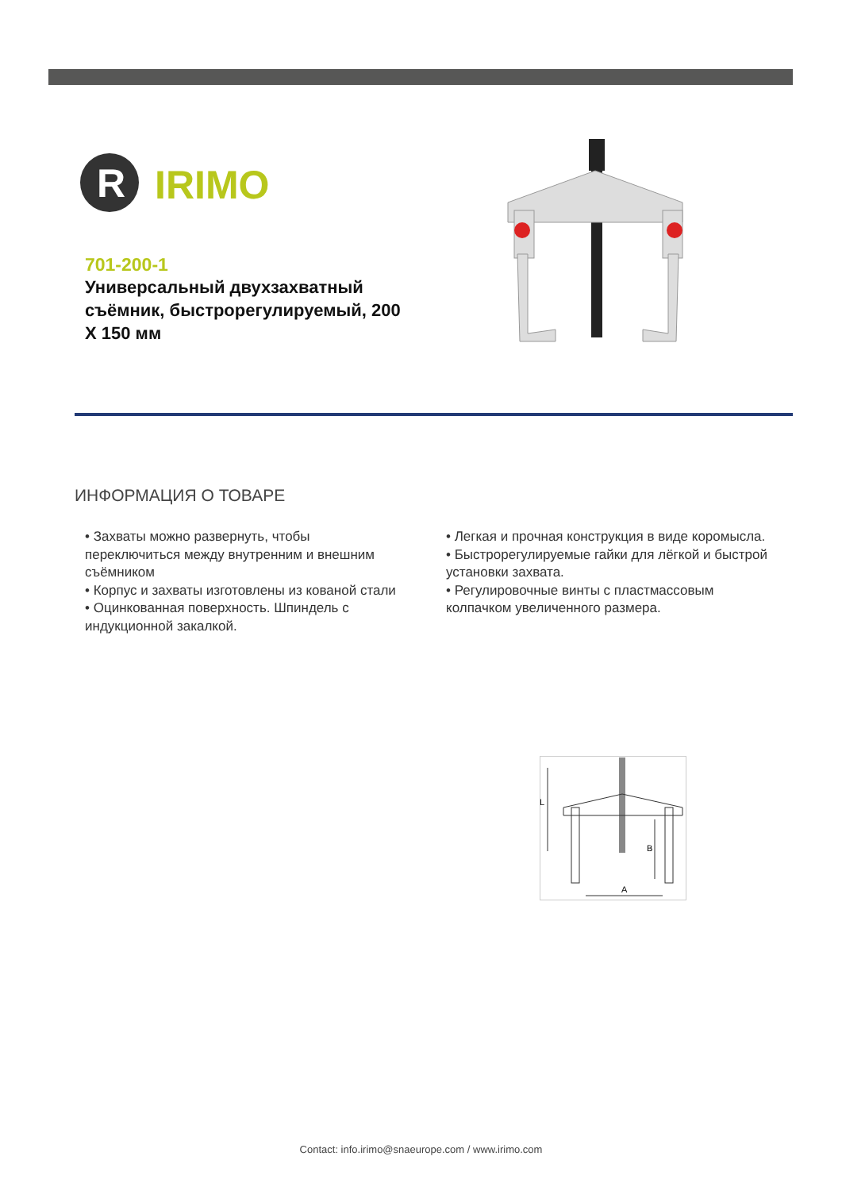R
IRIMO
701-200-1
Универсальный двухзахватный съёмник, быстрорегулируемый, 200 X 150 мм
ИНФОРМАЦИЯ О ТОВАРЕ
• Захваты можно развернуть, чтобы переключиться между внутренним и внешним съёмником
• Корпус и захваты изготовлены из кованой стали
• Оцинкованная поверхность. Шпиндель с индукционной закалкой.
• Легкая и прочная конструкция в виде коромысла.
• Быстрорегулируемые гайки для лёгкой и быстрой установки захвата.
• Регулировочные винты с пластмассовым колпачком увеличенного размера.
L
B
A
Contact: info.irimo@snaeurope.com / www.irimo.com